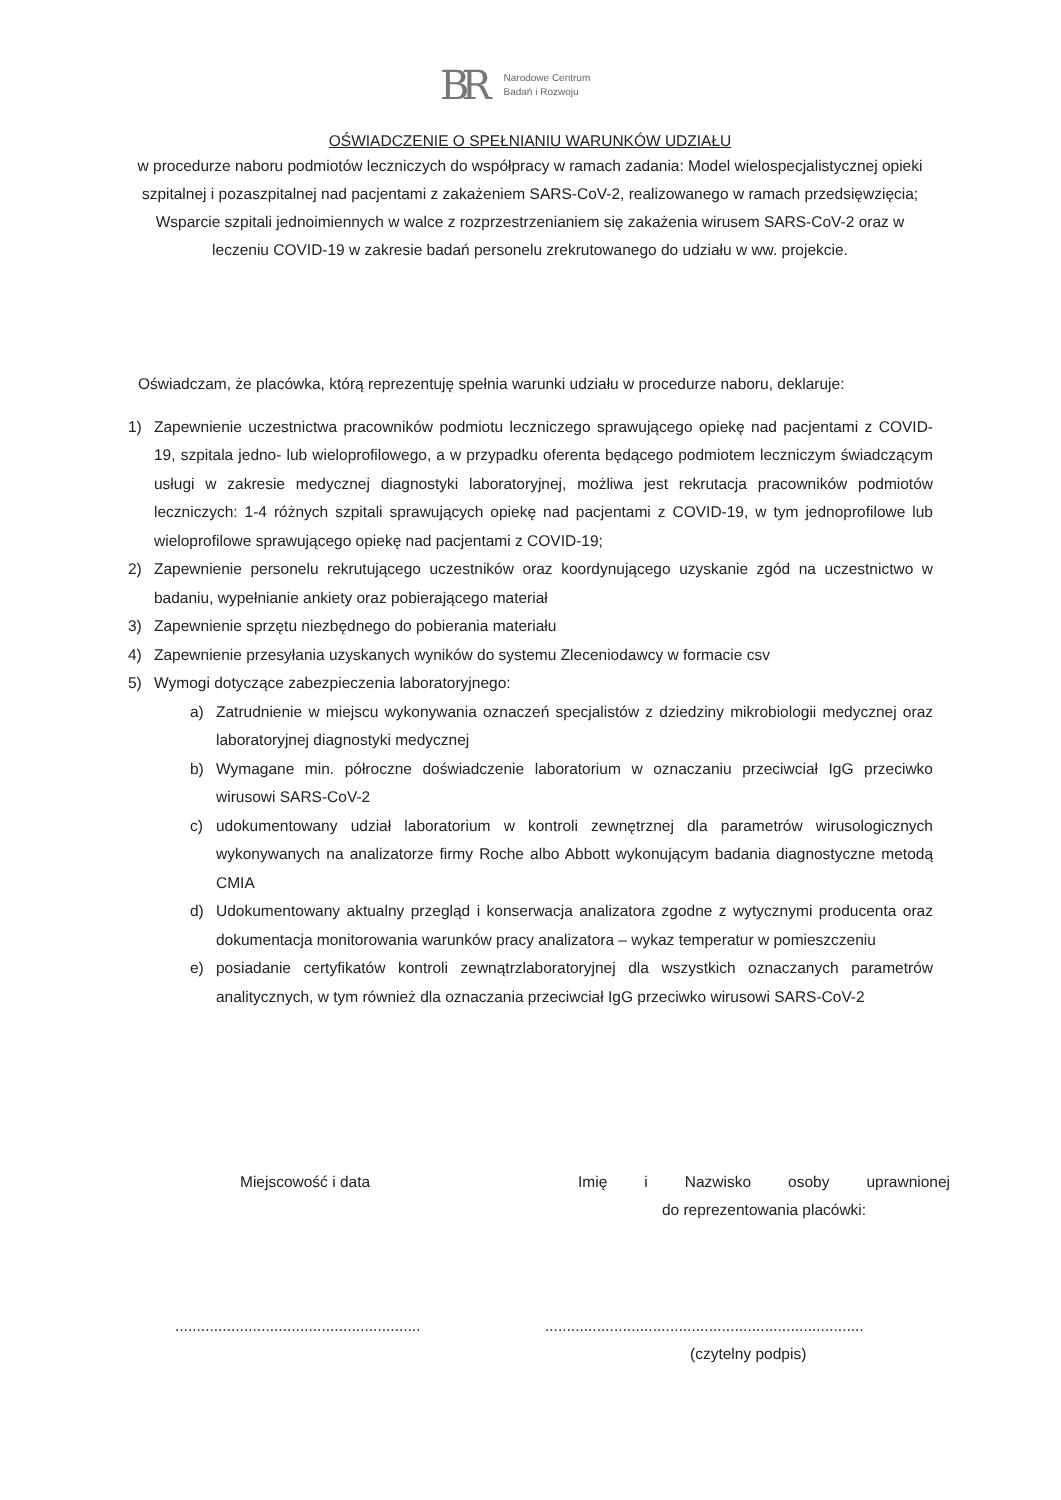BR
Narodowe Centrum
Badań i Rozwoju
OŚWIADCZENIE O SPEŁNIANIU WARUNKÓW UDZIAŁU
w procedurze naboru podmiotów leczniczych do współpracy w ramach zadania: Model wielospecjalistycznej opieki szpitalnej i pozaszpitalnej nad pacjentami z zakażeniem SARS-CoV-2, realizowanego w ramach przedsięwzięcia; Wsparcie szpitali jednoimiennych w walce z rozprzestrzenianiem się zakażenia wirusem SARS-CoV-2 oraz w leczeniu COVID-19 w zakresie badań personelu zrekrutowanego do udziału w ww. projekcie.
Oświadczam, że placówka, którą reprezentuję spełnia warunki udziału w procedurze naboru, deklaruje:
1) Zapewnienie uczestnictwa pracowników podmiotu leczniczego sprawującego opiekę nad pacjentami z COVID-19, szpitala jedno- lub wieloprofilowego, a w przypadku oferenta będącego podmiotem leczniczym świadczącym usługi w zakresie medycznej diagnostyki laboratoryjnej, możliwa jest rekrutacja pracowników podmiotów leczniczych: 1-4 różnych szpitali sprawujących opiekę nad pacjentami z COVID-19, w tym jednoprofilowe lub wieloprofilowe sprawującego opiekę nad pacjentami z COVID-19;
2) Zapewnienie personelu rekrutującego uczestników oraz koordynującego uzyskanie zgód na uczestnictwo w badaniu, wypełnianie ankiety oraz pobierającego materiał
3) Zapewnienie sprzętu niezbędnego do pobierania materiału
4) Zapewnienie przesyłania uzyskanych wyników do systemu Zleceniodawcy w formacie csv
5) Wymogi dotyczące zabezpieczenia laboratoryjnego:
a) Zatrudnienie w miejscu wykonywania oznaczeń specjalistów z dziedziny mikrobiologii medycznej oraz laboratoryjnej diagnostyki medycznej
b) Wymagane min. półroczne doświadczenie laboratorium w oznaczaniu przeciwciał IgG przeciwko wirusowi SARS-CoV-2
c) udokumentowany udział laboratorium w kontroli zewnętrznej dla parametrów wirusologicznych wykonywanych na analizatorze firmy Roche albo Abbott wykonującym badania diagnostyczne metodą CMIA
d) Udokumentowany aktualny przegląd i konserwacja analizatora zgodne z wytycznymi producenta oraz dokumentacja monitorowania warunków pracy analizatora – wykaz temperatur w pomieszczeniu
e) posiadanie certyfikatów kontroli zewnątrzlaboratoryjnej dla wszystkich oznaczanych parametrów analitycznych, w tym również dla oznaczania przeciwciał IgG przeciwko wirusowi SARS-CoV-2
Miejscowość i data Imię i Nazwisko osoby uprawnionej
do reprezentowania placówki:
.........................................................
..........................................................................
(czytelny podpis)